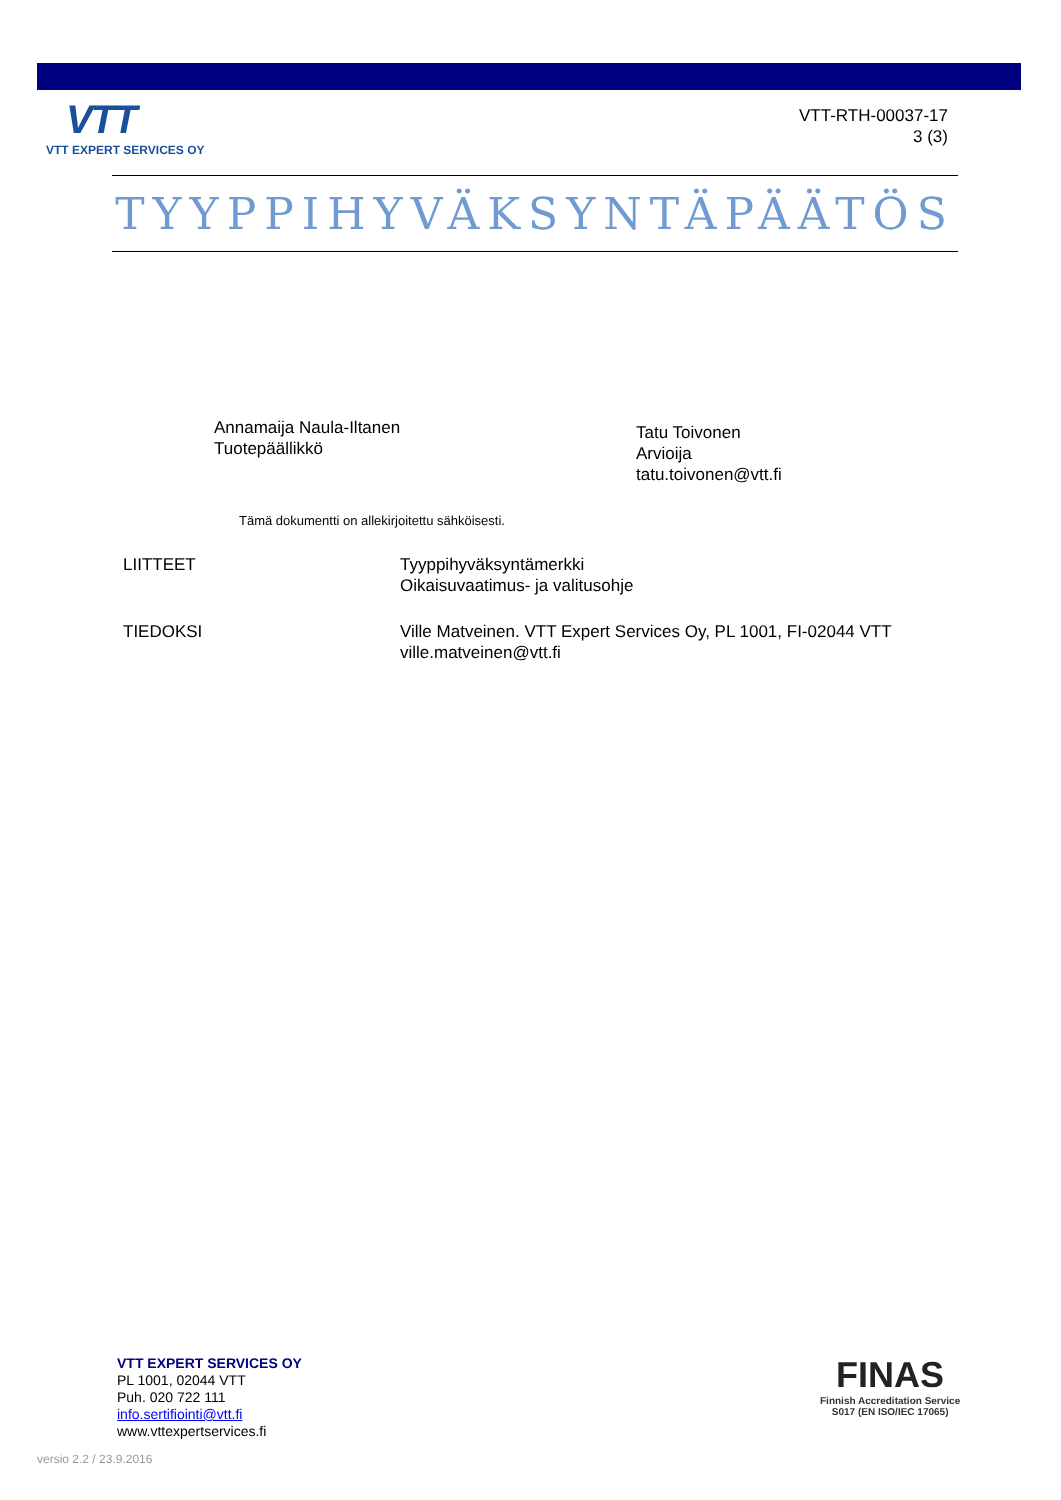VTT
VTT EXPERT SERVICES OY
VTT-RTH-00037-17
3 (3)
TYYPPIHYVÄKSYNTÄPÄÄTÖS
Annamaija Naula-Iltanen
Tuotepäällikkö
Tatu Toivonen
Arvioija
tatu.toivonen@vtt.fi
Tämä dokumentti on allekirjoitettu sähköisesti.
LIITTEET Tyyppihyväksyntämerkki
Oikaisuvaatimus- ja valitusohje
TIEDOKSI Ville Matveinen. VTT Expert Services Oy, PL 1001, FI-02044 VTT
ville.matveinen@vtt.fi
VTT EXPERT SERVICES OY
PL 1001, 02044 VTT
Puh. 020 722 111
info.sertifiointi@vtt.fi
www.vttexpertservices.fi
FINAS
Finnish Accreditation Service
S017 (EN ISO/IEC 17065)
versio 2.2 / 23.9.2016